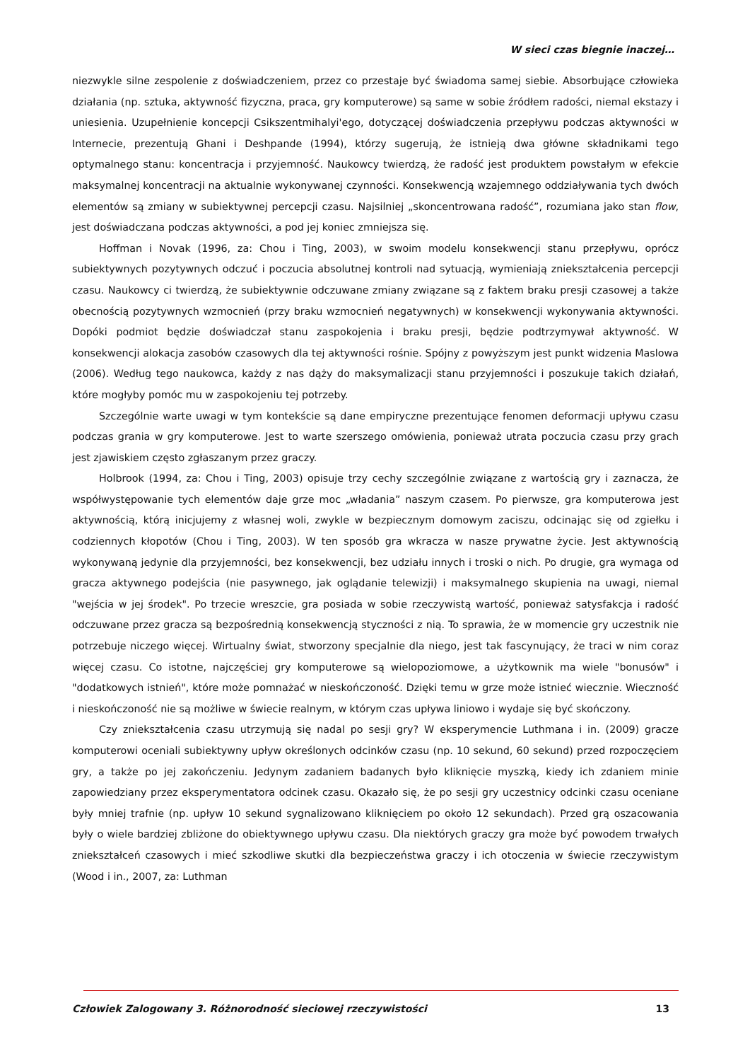W sieci czas biegnie inaczej…
niezwykle silne zespolenie z doświadczeniem, przez co przestaje być świadoma samej siebie. Absorbujące człowieka działania (np. sztuka, aktywność fizyczna, praca, gry komputerowe) są same w sobie źródłem radości, niemal ekstazy i uniesienia. Uzupełnienie koncepcji Csikszentmihalyi'ego, dotyczącej doświadczenia przepływu podczas aktywności w Internecie, prezentują Ghani i Deshpande (1994), którzy sugerują, że istnieją dwa główne składnikami tego optymalnego stanu: koncentracja i przyjemność. Naukowcy twierdzą, że radość jest produktem powstałym w efekcie maksymalnej koncentracji na aktualnie wykonywanej czynności. Konsekwencją wzajemnego oddziaływania tych dwóch elementów są zmiany w subiektywnej percepcji czasu. Najsilniej „skoncentrowana radość”, rozumiana jako stan flow, jest doświadczana podczas aktywności, a pod jej koniec zmniejsza się.
Hoffman i Novak (1996, za: Chou i Ting, 2003), w swoim modelu konsekwencji stanu przepływu, oprócz subiektywnych pozytywnych odczuć i poczucia absolutnej kontroli nad sytuacją, wymieniają zniekształcenia percepcji czasu. Naukowcy ci twierdzą, że subiektywnie odczuwane zmiany związane są z faktem braku presji czasowej a także obecnością pozytywnych wzmocnień (przy braku wzmocnień negatywnych) w konsekwencji wykonywania aktywności. Dopóki podmiot będzie doświadczał stanu zaspokojenia i braku presji, będzie podtrzymywał aktywność. W konsekwencji alokacja zasobów czasowych dla tej aktywności rośnie. Spójny z powyższym jest punkt widzenia Maslowa (2006). Według tego naukowca, każdy z nas dąży do maksymalizacji stanu przyjemności i poszukuje takich działań, które mogłyby pomóc mu w zaspokojeniu tej potrzeby.
Szczególnie warte uwagi w tym kontekście są dane empiryczne prezentujące fenomen deformacji upływu czasu podczas grania w gry komputerowe. Jest to warte szerszego omówienia, ponieważ utrata poczucia czasu przy grach jest zjawiskiem często zgłaszanym przez graczy.
Holbrook (1994, za: Chou i Ting, 2003) opisuje trzy cechy szczególnie związane z wartością gry i zaznacza, że współwystępowanie tych elementów daje grze moc „władania” naszym czasem. Po pierwsze, gra komputerowa jest aktywnością, którą inicjujemy z własnej woli, zwykle w bezpiecznym domowym zaciszu, odcinając się od zgiełku i codziennych kłopotów (Chou i Ting, 2003). W ten sposób gra wkracza w nasze prywatne życie. Jest aktywnością wykonywaną jedynie dla przyjemności, bez konsekwencji, bez udziału innych i troski o nich. Po drugie, gra wymaga od gracza aktywnego podejścia (nie pasywnego, jak oglądanie telewizji) i maksymalnego skupienia na uwagi, niemal "wejścia w jej środek". Po trzecie wreszcie, gra posiada w sobie rzeczywistą wartość, ponieważ satysfakcja i radość odczuwane przez gracza są bezpośrednią konsekwencją styczności z nią. To sprawia, że w momencie gry uczestnik nie potrzebuje niczego więcej. Wirtualny świat, stworzony specjalnie dla niego, jest tak fascynujący, że traci w nim coraz więcej czasu. Co istotne, najczęściej gry komputerowe są wielopoziomowe, a użytkownik ma wiele "bonusów" i "dodatkowych istnień", które może pomnażać w nieskończoność. Dzięki temu w grze może istnieć wiecznie. Wieczność i nieskończoność nie są możliwe w świecie realnym, w którym czas upływa liniowo i wydaje się być skończony.
Czy zniekształcenia czasu utrzymują się nadal po sesji gry? W eksperymencie Luthmana i in. (2009) gracze komputerowi oceniali subiektywny upływ określonych odcinków czasu (np. 10 sekund, 60 sekund) przed rozpoczęciem gry, a także po jej zakończeniu. Jedynym zadaniem badanych było kliknięcie myszką, kiedy ich zdaniem minie zapowiedziany przez eksperymentatora odcinek czasu. Okazało się, że po sesji gry uczestnicy odcinki czasu oceniane były mniej trafnie (np. upływ 10 sekund sygnalizowano kliknięciem po około 12 sekundach). Przed grą oszacowania były o wiele bardziej zbliżone do obiektywnego upływu czasu. Dla niektórych graczy gra może być powodem trwałych zniekształceń czasowych i mieć szkodliwe skutki dla bezpieczeństwa graczy i ich otoczenia w świecie rzeczywistym (Wood i in., 2007, za: Luthman
Człowiek Zalogowany 3. Różnorodność sieciowej rzeczywistości 13